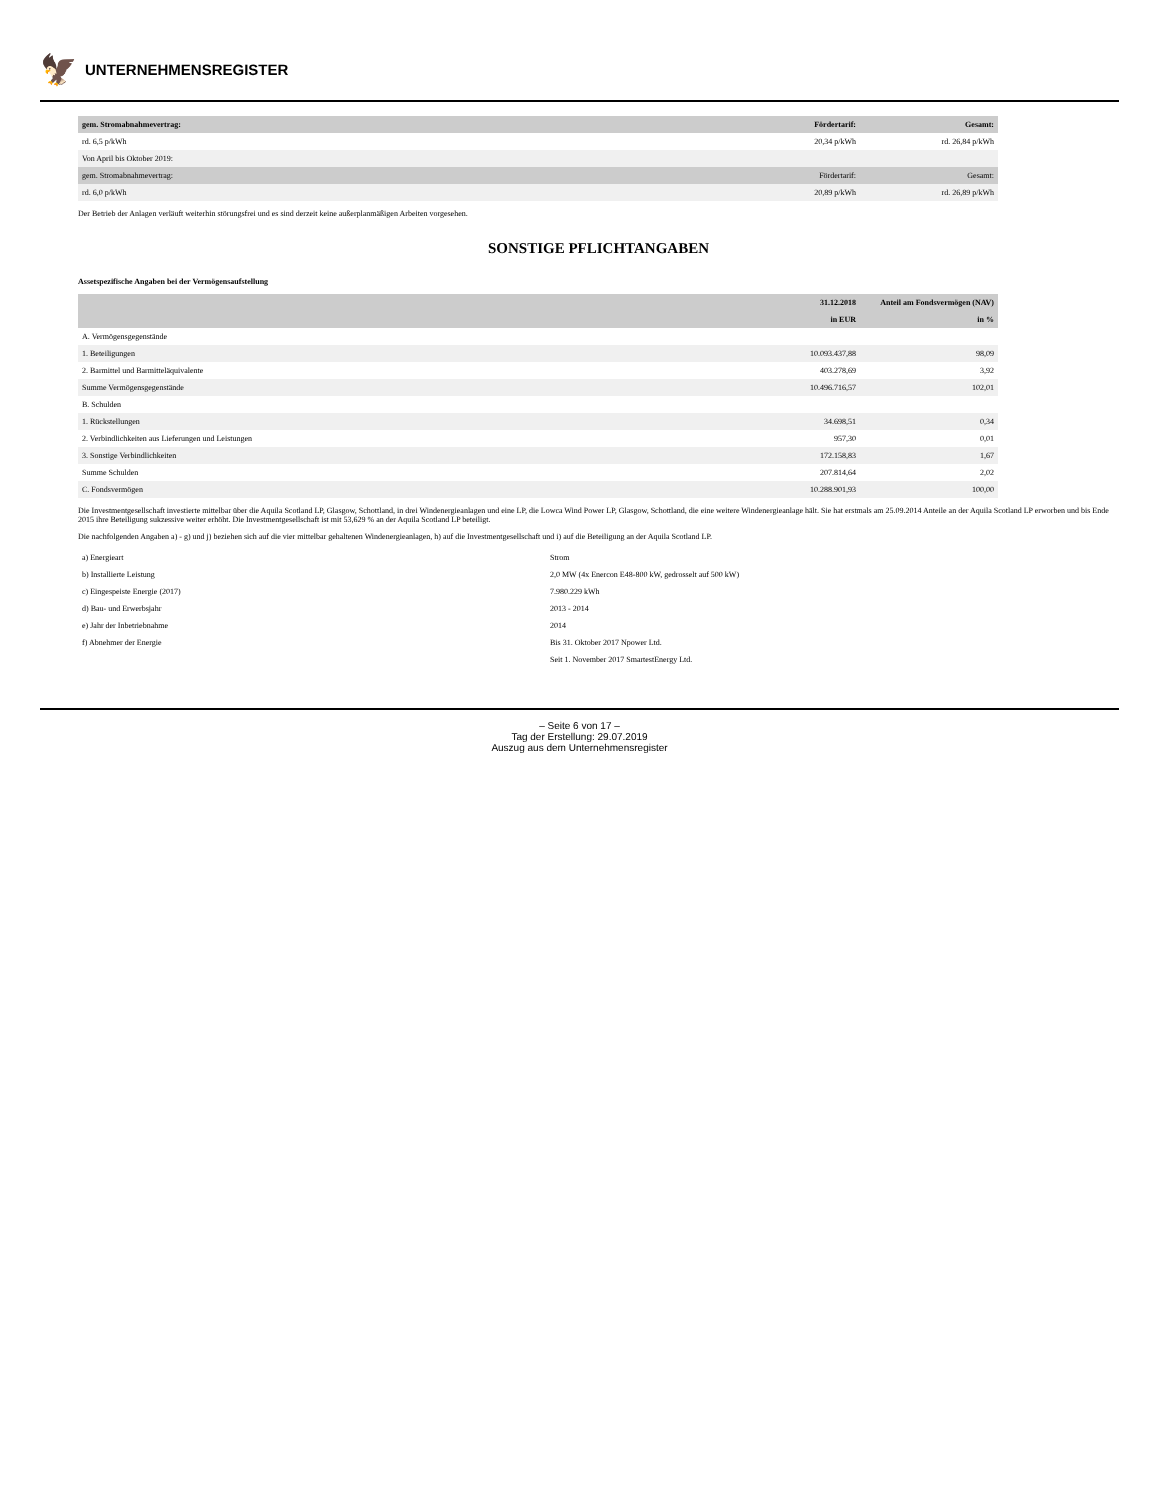🦅 UNTERNEHMENSREGISTER
| gem. Stromabnahmevertrag: | Fördertarif: | Gesamt: |
| --- | --- | --- |
| rd. 6,5 p/kWh | 20,34 p/kWh | rd. 26,84 p/kWh |
| Von April bis Oktober 2019: | | |
| gem. Stromabnahmevertrag: | Fördertarif: | Gesamt: |
| rd. 6,0 p/kWh | 20,89 p/kWh | rd. 26,89 p/kWh |
Der Betrieb der Anlagen verläuft weiterhin störungsfrei und es sind derzeit keine außerplanmäßigen Arbeiten vorgesehen.
SONSTIGE PFLICHTANGABEN
Assetspezifische Angaben bei der Vermögensaufstellung
| | 31.12.2018 | Anteil am Fondsvermögen (NAV) |
| --- | --- | --- |
| | in EUR | in % |
| A. Vermögensgegenstände | | |
| 1. Beteiligungen | 10.093.437,88 | 98,09 |
| 2. Barmittel und Barmitteläquivalente | 403.278,69 | 3,92 |
| Summe Vermögensgegenstände | 10.496.716,57 | 102,01 |
| B. Schulden | | |
| 1. Rückstellungen | 34.698,51 | 0,34 |
| 2. Verbindlichkeiten aus Lieferungen und Leistungen | 957,30 | 0,01 |
| 3. Sonstige Verbindlichkeiten | 172.158,83 | 1,67 |
| Summe Schulden | 207.814,64 | 2,02 |
| C. Fondsvermögen | 10.288.901,93 | 100,00 |
Die Investmentgesellschaft investierte mittelbar über die Aquila Scotland LP, Glasgow, Schottland, in drei Windenergieanlagen und eine LP, die Lowca Wind Power LP, Glasgow, Schottland, die eine weitere Windenergieanlage hält. Sie hat erstmals am 25.09.2014 Anteile an der Aquila Scotland LP erworben und bis Ende 2015 ihre Beteiligung sukzessive weiter erhöht. Die Investmentgesellschaft ist mit 53,629 % an der Aquila Scotland LP beteiligt.
Die nachfolgenden Angaben a) - g) und j) beziehen sich auf die vier mittelbar gehaltenen Windenergieanlagen, h) auf die Investmentgesellschaft und i) auf die Beteiligung an der Aquila Scotland LP.
| a) Energieart | Strom |
| b) Installierte Leistung | 2,0 MW (4x Enercon E48-800 kW, gedrosselt auf 500 kW) |
| c) Eingespeiste Energie (2017) | 7.980.229 kWh |
| d) Bau- und Erwerbsjahr | 2013 - 2014 |
| e) Jahr der Inbetriebnahme | 2014 |
| f) Abnehmer der Energie | Bis 31. Oktober 2017 Npower Ltd. |
| | Seit 1. November 2017 SmartestEnergy Ltd. |
– Seite 6 von 17 –
Tag der Erstellung: 29.07.2019
Auszug aus dem Unternehmensregister